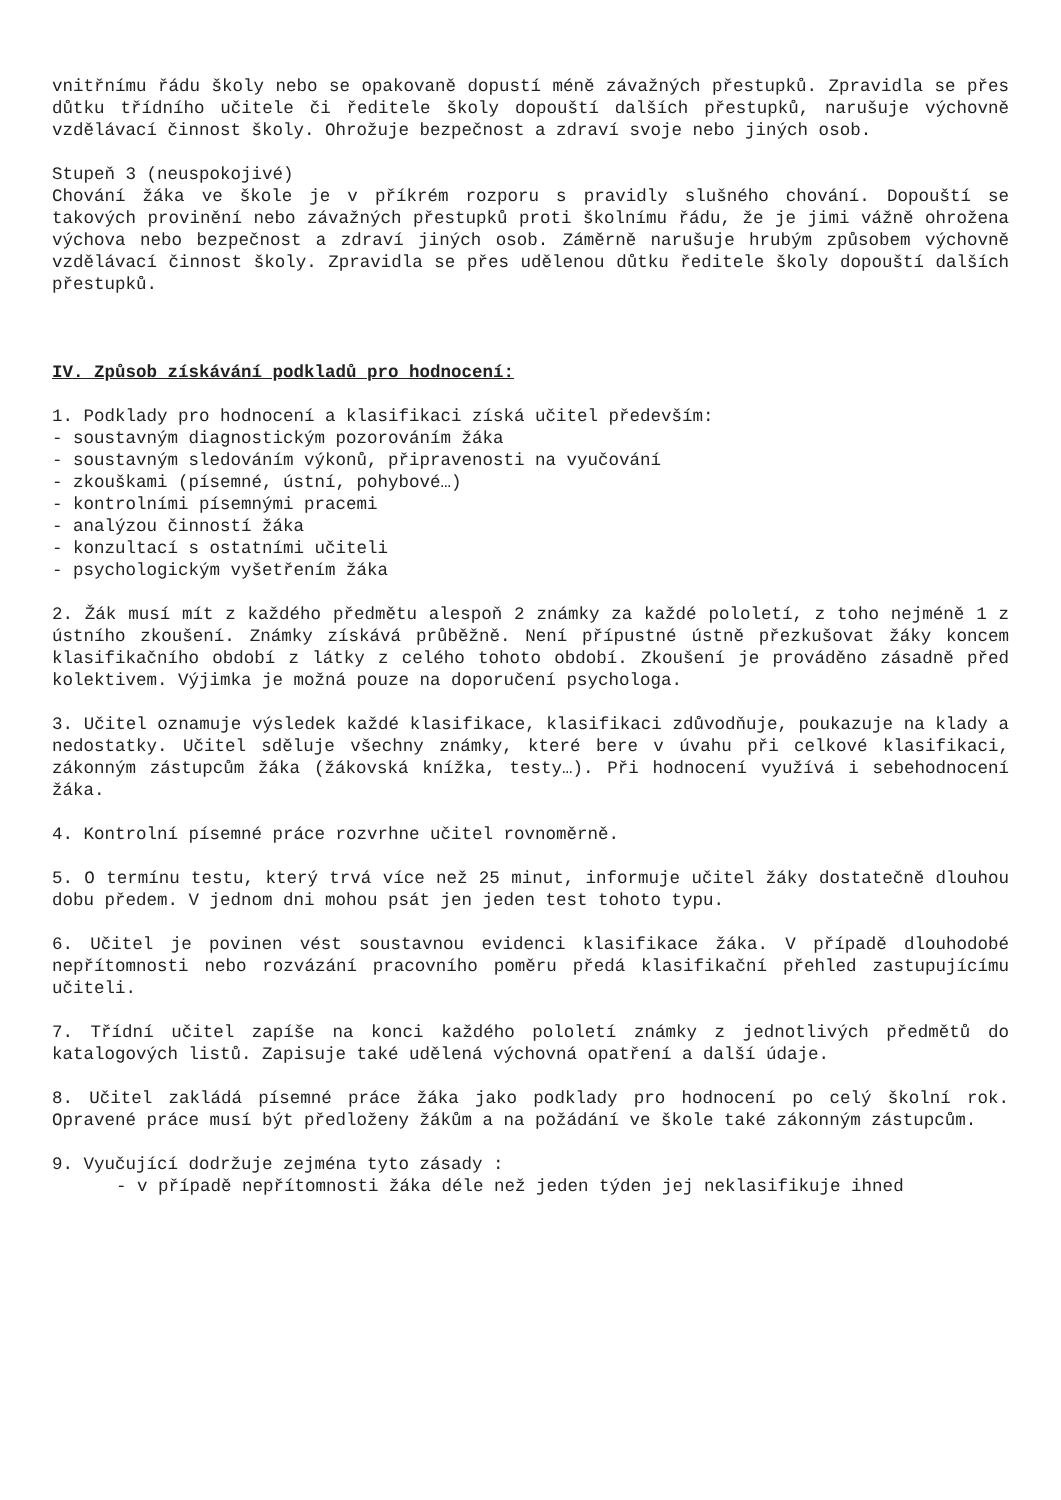vnitřnímu řádu školy nebo se opakovaně dopustí méně závažných přestupků. Zpravidla se přes důtku třídního učitele či ředitele školy dopouští dalších přestupků, narušuje výchovně vzdělávací činnost školy. Ohrožuje bezpečnost a zdraví svoje nebo jiných osob.
Stupeň 3 (neuspokojivé)
Chování žáka ve škole je v příkrém rozporu s pravidly slušného chování. Dopouští se takových provinění nebo závažných přestupků proti školnímu řádu, že je jimi vážně ohrožena výchova nebo bezpečnost a zdraví jiných osob. Záměrně narušuje hrubým způsobem výchovně vzdělávací činnost školy. Zpravidla se přes udělenou důtku ředitele školy dopouští dalších přestupků.
IV. Způsob získávání podkladů pro hodnocení:
1. Podklady pro hodnocení a klasifikaci získá učitel především:
- soustavným diagnostickým pozorováním žáka
- soustavným sledováním výkonů, připravenosti na vyučování
- zkouškami (písemné, ústní, pohybové…)
- kontrolními písemnými pracemi
- analýzou činností žáka
- konzultací s ostatními učiteli
- psychologickým vyšetřením žáka
2. Žák musí mít z každého předmětu alespoň 2 známky za každé pololetí, z toho nejméně 1 z ústního zkoušení. Známky získává průběžně. Není přípustné ústně přezkušovat žáky koncem klasifikačního období z látky z celého tohoto období. Zkoušení je prováděno zásadně před kolektivem. Výjimka je možná pouze na doporučení psychologa.
3. Učitel oznamuje výsledek každé klasifikace, klasifikaci zdůvodňuje, poukazuje na klady a nedostatky. Učitel sděluje všechny známky, které bere v úvahu při celkové klasifikaci, zákonným zástupcům žáka (žákovská knížka, testy…). Při hodnocení využívá i sebehodnocení žáka.
4. Kontrolní písemné práce rozvrhne učitel rovnoměrně.
5. O termínu testu, který trvá více než 25 minut, informuje učitel žáky dostatečně dlouhou dobu předem. V jednom dni mohou psát jen jeden test tohoto typu.
6. Učitel je povinen vést soustavnou evidenci klasifikace žáka. V případě dlouhodobé nepřítomnosti nebo rozvázání pracovního poměru předá klasifikační přehled zastupujícímu učiteli.
7. Třídní učitel zapíše na konci každého pololetí známky z jednotlivých předmětů do katalogových listů. Zapisuje také udělená výchovná opatření a další údaje.
8. Učitel zakládá písemné práce žáka jako podklady pro hodnocení po celý školní rok. Opravené práce musí být předloženy žákům a na požádání ve škole také zákonným zástupcům.
9. Vyučující dodržuje zejména tyto zásady :
- v případě nepřítomnosti žáka déle než jeden týden jej neklasifikuje ihned